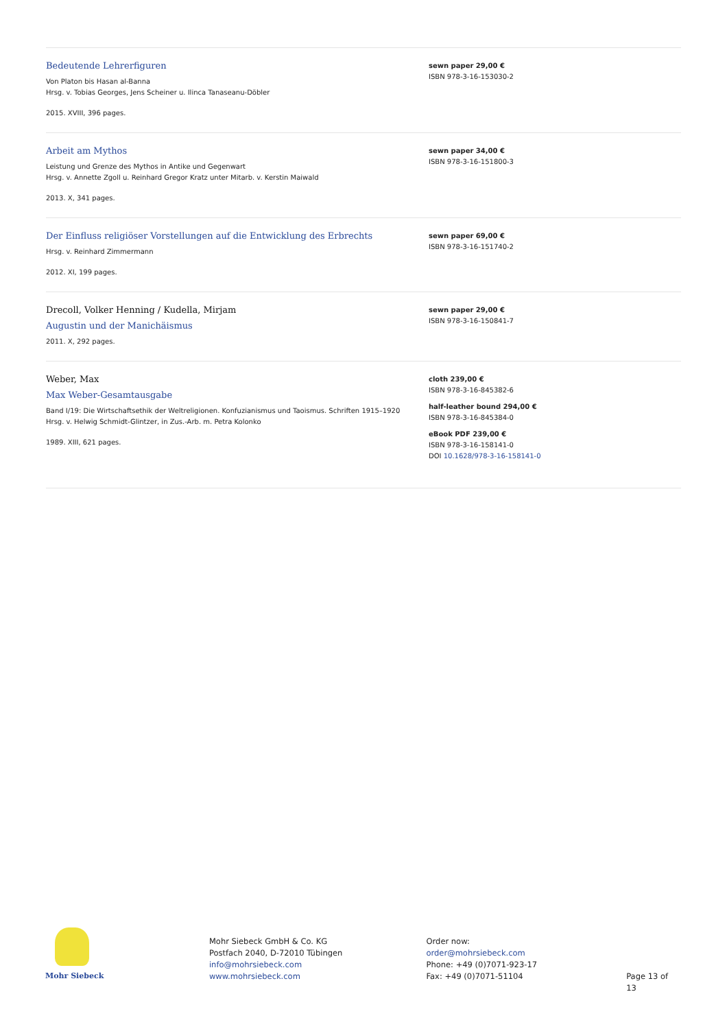Bedeutende Lehrerfiguren
Von Platon bis Hasan al-Banna
Hrsg. v. Tobias Georges, Jens Scheiner u. Ilinca Tanaseanu-Döbler
2015. XVIII, 396 pages.
sewn paper 29,00 €
ISBN 978-3-16-153030-2
Arbeit am Mythos
Leistung und Grenze des Mythos in Antike und Gegenwart
Hrsg. v. Annette Zgoll u. Reinhard Gregor Kratz unter Mitarb. v. Kerstin Maiwald
2013. X, 341 pages.
sewn paper 34,00 €
ISBN 978-3-16-151800-3
Der Einfluss religiöser Vorstellungen auf die Entwicklung des Erbrechts
Hrsg. v. Reinhard Zimmermann
2012. XI, 199 pages.
sewn paper 69,00 €
ISBN 978-3-16-151740-2
Drecoll, Volker Henning / Kudella, Mirjam
Augustin und der Manichäismus
2011. X, 292 pages.
sewn paper 29,00 €
ISBN 978-3-16-150841-7
Weber, Max
Max Weber-Gesamtausgabe
Band I/19: Die Wirtschaftsethik der Weltreligionen. Konfuzianismus und Taoismus. Schriften 1915–1920
Hrsg. v. Helwig Schmidt-Glintzer, in Zus.-Arb. m. Petra Kolonko
1989. XIII, 621 pages.
cloth 239,00 €
ISBN 978-3-16-845382-6
half-leather bound 294,00 €
ISBN 978-3-16-845384-0
eBook PDF 239,00 €
ISBN 978-3-16-158141-0
DOI 10.1628/978-3-16-158141-0
Mohr Siebeck
Mohr Siebeck GmbH & Co. KG
Postfach 2040, D-72010 Tübingen
info@mohrsiebeck.com
www.mohrsiebeck.com
Order now:
order@mohrsiebeck.com
Phone: +49 (0)7071-923-17
Fax: +49 (0)7071-51104
Page 13 of 13